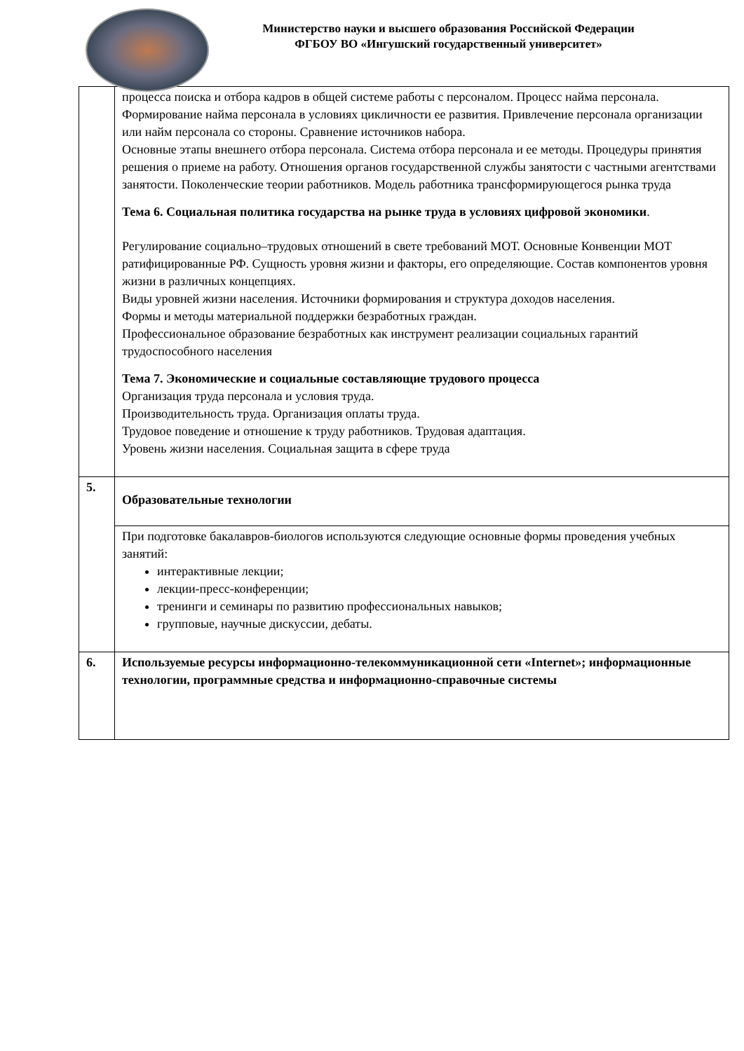Министерство науки и высшего образования Российской Федерации
ФГБОУ ВО «Ингушский государственный университет»
| | процесса поиска и отбора кадров в общей системе работы с персоналом. Процесс найма персонала. Формирование найма персонала в условиях цикличности ее развития. Привлечение персонала организации или найм персонала со стороны. Сравнение источников набора. Основные этапы внешнего отбора персонала. Система отбора персонала и ее методы. Процедуры принятия решения о приеме на работу. Отношения органов государственной службы занятости с частными агентствами занятости. Поколенческие теории работников. Модель работника трансформирующегося рынка труда Тема 6. Социальная политика государства на рынке труда в условиях цифровой экономики . Регулирование социально–трудовых отношений в свете требований МОТ. Основные Конвенции МОТ ратифицированные РФ. Сущность уровня жизни и факторы, его определяющие. Состав компонентов уровня жизни в различных концепциях. Виды уровней жизни населения. Источники формирования и структура доходов населения. Формы и методы материальной поддержки безработных граждан. Профессиональное образование безработных как инструмент реализации социальных гарантий трудоспособного населения Тема 7. Экономические и социальные составляющие трудового процесса Организация труда персонала и условия труда. Производительность труда. Организация оплаты труда. Трудовое поведение и отношение к труду работников. Трудовая адаптация. Уровень жизни населения. Социальная защита в сфере труда |
| 5. | Образовательные технологии |
| | При подготовке бакалавров-биологов используются следующие основные формы проведения учебных занятий: интерактивные лекции; лекции-пресс-конференции; тренинги и семинары по развитию профессиональных навыков; групповые, научные дискуссии, дебаты. |
| 6. | Используемые ресурсы информационно-телекоммуникационной сети «Internet»; информационные технологии, программные средства и информационно-справочные системы |